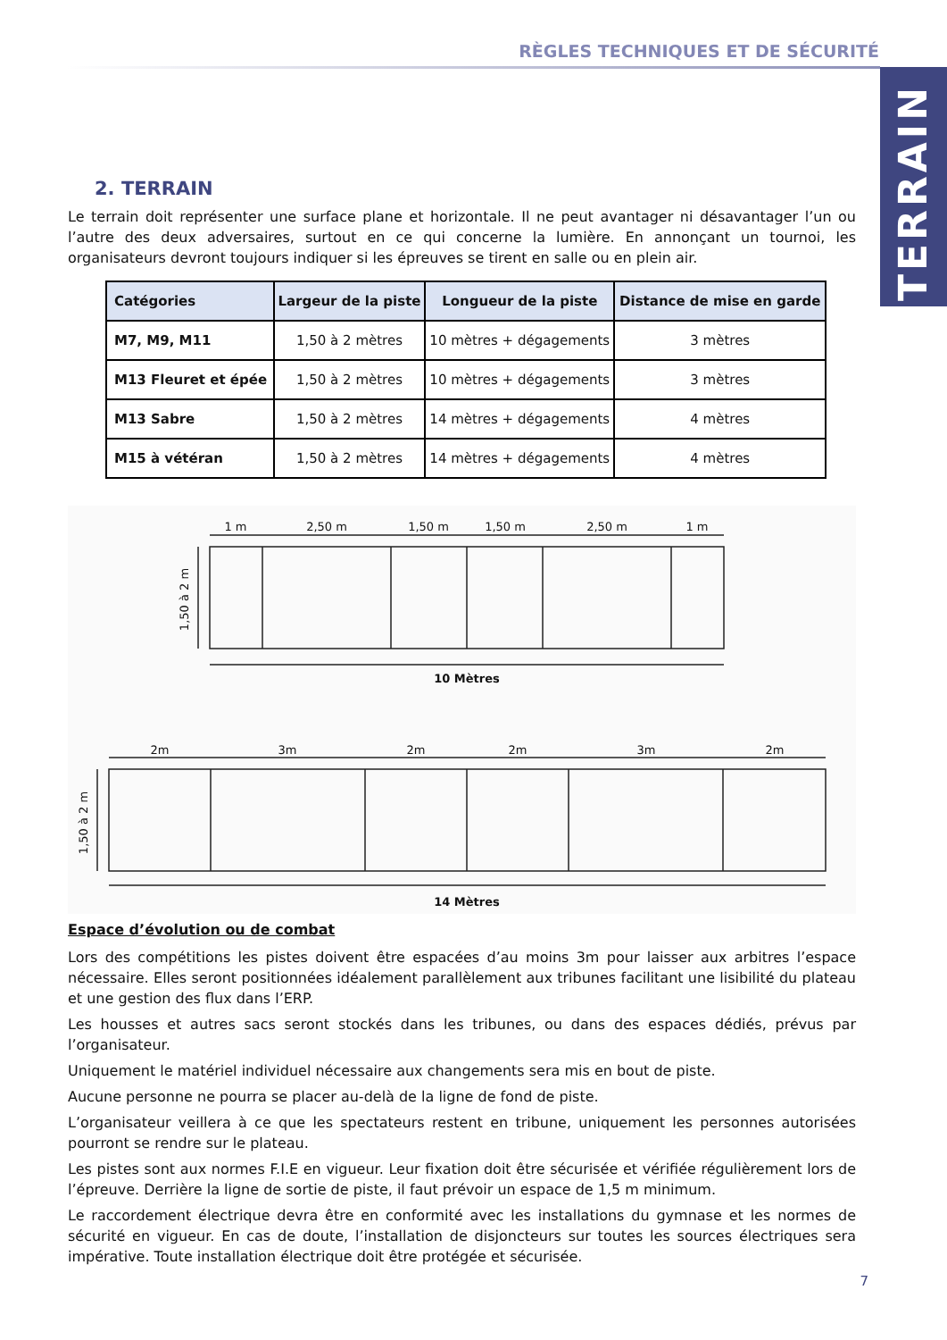RÈGLES TECHNIQUES ET DE SÉCURITÉ
TERRAIN
2. TERRAIN
Le terrain doit représenter une surface plane et horizontale. Il ne peut avantager ni désavantager l’un ou l’autre des deux adversaires, surtout en ce qui concerne la lumière. En annonçant un tournoi, les organisateurs devront toujours indiquer si les épreuves se tirent en salle ou en plein air.
| Catégories | Largeur de la piste | Longueur de la piste | Distance de mise en garde |
| --- | --- | --- | --- |
| M7, M9, M11 | 1,50 à 2 mètres | 10 mètres + dégagements | 3 mètres |
| M13 Fleuret et épée | 1,50 à 2 mètres | 10 mètres + dégagements | 3 mètres |
| M13 Sabre | 1,50 à 2 mètres | 14 mètres + dégagements | 4 mètres |
| M15 à vétéran | 1,50 à 2 mètres | 14 mètres + dégagements | 4 mètres |
1 m
2,50 m
1,50 m
1,50 m
2,50 m
1 m
10 Mètres
2m
3m
2m
2m
3m
2m
14 Mètres
1,50 à 2 m
1,50 à 2 m
Espace d’évolution ou de combat
Lors des compétitions les pistes doivent être espacées d’au moins 3m pour laisser aux arbitres l’espace nécessaire. Elles seront positionnées idéalement parallèlement aux tribunes facilitant une lisibilité du plateau et une gestion des flux dans l’ERP.
Les housses et autres sacs seront stockés dans les tribunes, ou dans des espaces dédiés, prévus par l’organisateur.
Uniquement le matériel individuel nécessaire aux changements sera mis en bout de piste.
Aucune personne ne pourra se placer au-delà de la ligne de fond de piste.
L’organisateur veillera à ce que les spectateurs restent en tribune, uniquement les personnes autorisées pourront se rendre sur le plateau.
Les pistes sont aux normes F.I.E en vigueur. Leur fixation doit être sécurisée et vérifiée régulièrement lors de l’épreuve. Derrière la ligne de sortie de piste, il faut prévoir un espace de 1,5 m minimum.
Le raccordement électrique devra être en conformité avec les installations du gymnase et les normes de sécurité en vigueur. En cas de doute, l’installation de disjoncteurs sur toutes les sources électriques sera impérative. Toute installation électrique doit être protégée et sécurisée.
7